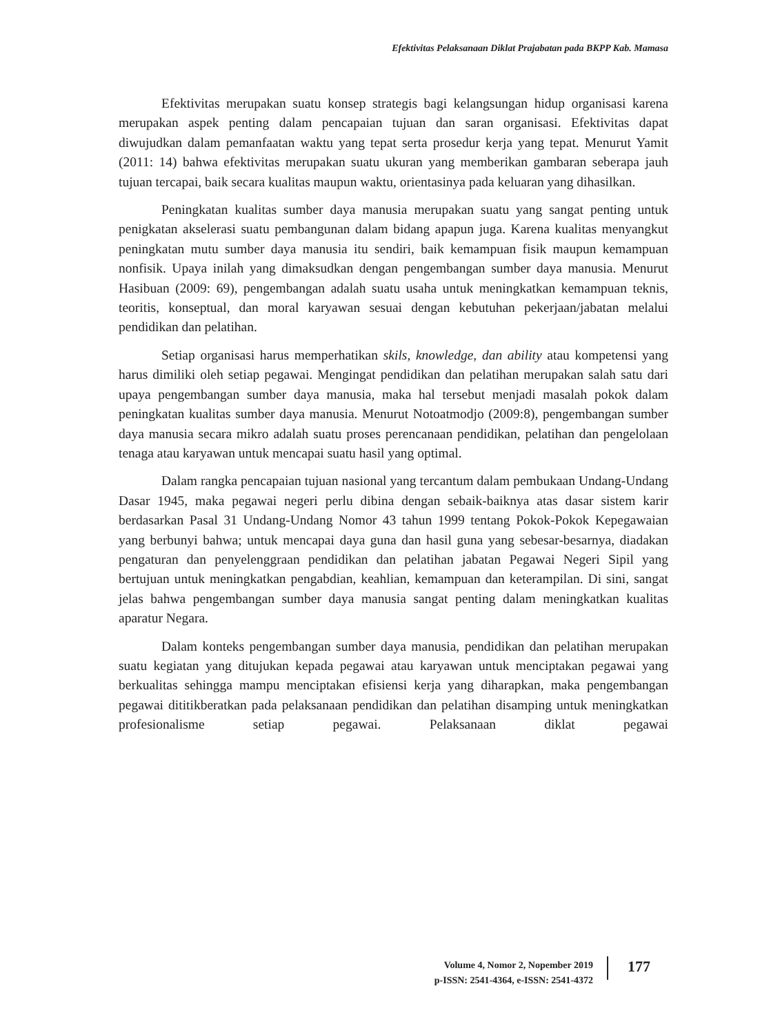Efektivitas Pelaksanaan Diklat Prajabatan pada BKPP Kab. Mamasa
Efektivitas merupakan suatu konsep strategis bagi kelangsungan hidup organisasi karena merupakan aspek penting dalam pencapaian tujuan dan saran organisasi. Efektivitas dapat diwujudkan dalam pemanfaatan waktu yang tepat serta prosedur kerja yang tepat. Menurut Yamit (2011: 14) bahwa efektivitas merupakan suatu ukuran yang memberikan gambaran seberapa jauh tujuan tercapai, baik secara kualitas maupun waktu, orientasinya pada keluaran yang dihasilkan.
Peningkatan kualitas sumber daya manusia merupakan suatu yang sangat penting untuk penigkatan akselerasi suatu pembangunan dalam bidang apapun juga. Karena kualitas menyangkut peningkatan mutu sumber daya manusia itu sendiri, baik kemampuan fisik maupun kemampuan nonfisik. Upaya inilah yang dimaksudkan dengan pengembangan sumber daya manusia. Menurut Hasibuan (2009: 69), pengembangan adalah suatu usaha untuk meningkatkan kemampuan teknis, teoritis, konseptual, dan moral karyawan sesuai dengan kebutuhan pekerjaan/jabatan melalui pendidikan dan pelatihan.
Setiap organisasi harus memperhatikan skils, knowledge, dan ability atau kompetensi yang harus dimiliki oleh setiap pegawai. Mengingat pendidikan dan pelatihan merupakan salah satu dari upaya pengembangan sumber daya manusia, maka hal tersebut menjadi masalah pokok dalam peningkatan kualitas sumber daya manusia. Menurut Notoatmodjo (2009:8), pengembangan sumber daya manusia secara mikro adalah suatu proses perencanaan pendidikan, pelatihan dan pengelolaan tenaga atau karyawan untuk mencapai suatu hasil yang optimal.
Dalam rangka pencapaian tujuan nasional yang tercantum dalam pembukaan Undang-Undang Dasar 1945, maka pegawai negeri perlu dibina dengan sebaik-baiknya atas dasar sistem karir berdasarkan Pasal 31 Undang-Undang Nomor 43 tahun 1999 tentang Pokok-Pokok Kepegawaian yang berbunyi bahwa; untuk mencapai daya guna dan hasil guna yang sebesar-besarnya, diadakan pengaturan dan penyelenggraan pendidikan dan pelatihan jabatan Pegawai Negeri Sipil yang bertujuan untuk meningkatkan pengabdian, keahlian, kemampuan dan keterampilan. Di sini, sangat jelas bahwa pengembangan sumber daya manusia sangat penting dalam meningkatkan kualitas aparatur Negara.
Dalam konteks pengembangan sumber daya manusia, pendidikan dan pelatihan merupakan suatu kegiatan yang ditujukan kepada pegawai atau karyawan untuk menciptakan pegawai yang berkualitas sehingga mampu menciptakan efisiensi kerja yang diharapkan, maka pengembangan pegawai dititikberatkan pada pelaksanaan pendidikan dan pelatihan disamping untuk meningkatkan profesionalisme setiap pegawai. Pelaksanaan diklat pegawai
Volume 4, Nomor 2, Nopember 2019
p-ISSN: 2541-4364, e-ISSN: 2541-4372
177